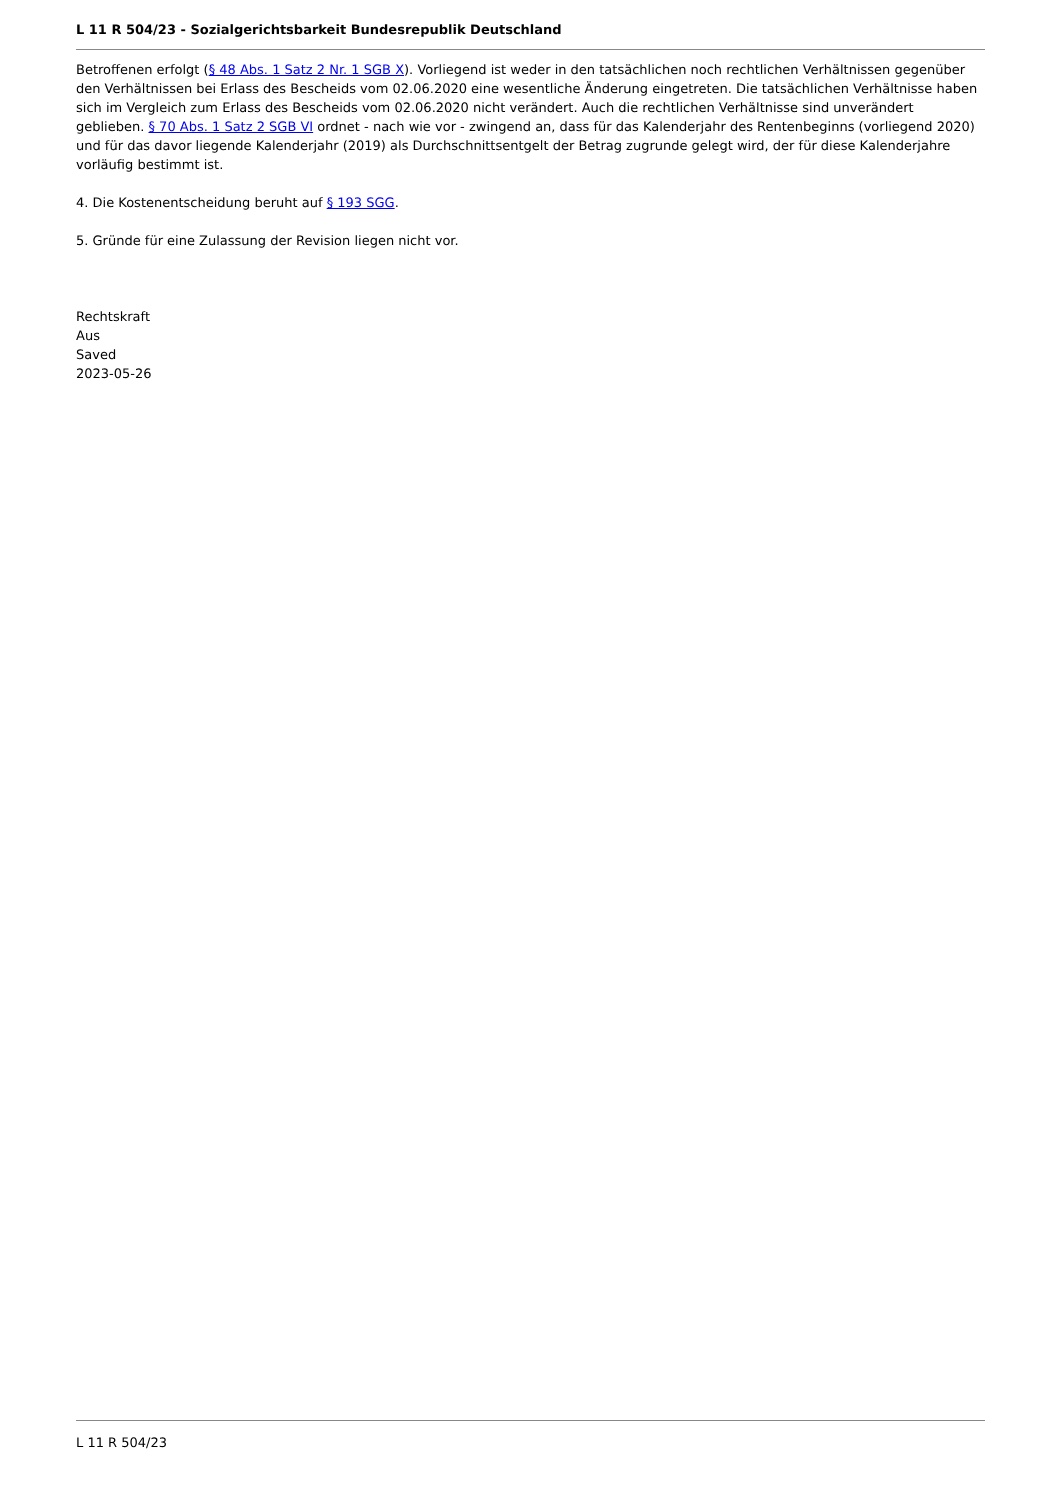L 11 R 504/23 - Sozialgerichtsbarkeit Bundesrepublik Deutschland
Betroffenen erfolgt (§ 48 Abs. 1 Satz 2 Nr. 1 SGB X). Vorliegend ist weder in den tatsächlichen noch rechtlichen Verhältnissen gegenüber den Verhältnissen bei Erlass des Bescheids vom 02.06.2020 eine wesentliche Änderung eingetreten. Die tatsächlichen Verhältnisse haben sich im Vergleich zum Erlass des Bescheids vom 02.06.2020 nicht verändert. Auch die rechtlichen Verhältnisse sind unverändert geblieben. § 70 Abs. 1 Satz 2 SGB VI ordnet - nach wie vor - zwingend an, dass für das Kalenderjahr des Rentenbeginns (vorliegend 2020) und für das davor liegende Kalenderjahr (2019) als Durchschnittsentgelt der Betrag zugrunde gelegt wird, der für diese Kalenderjahre vorläufig bestimmt ist.
4. Die Kostenentscheidung beruht auf § 193 SGG.
5. Gründe für eine Zulassung der Revision liegen nicht vor.
Rechtskraft
Aus
Saved
2023-05-26
L 11 R 504/23